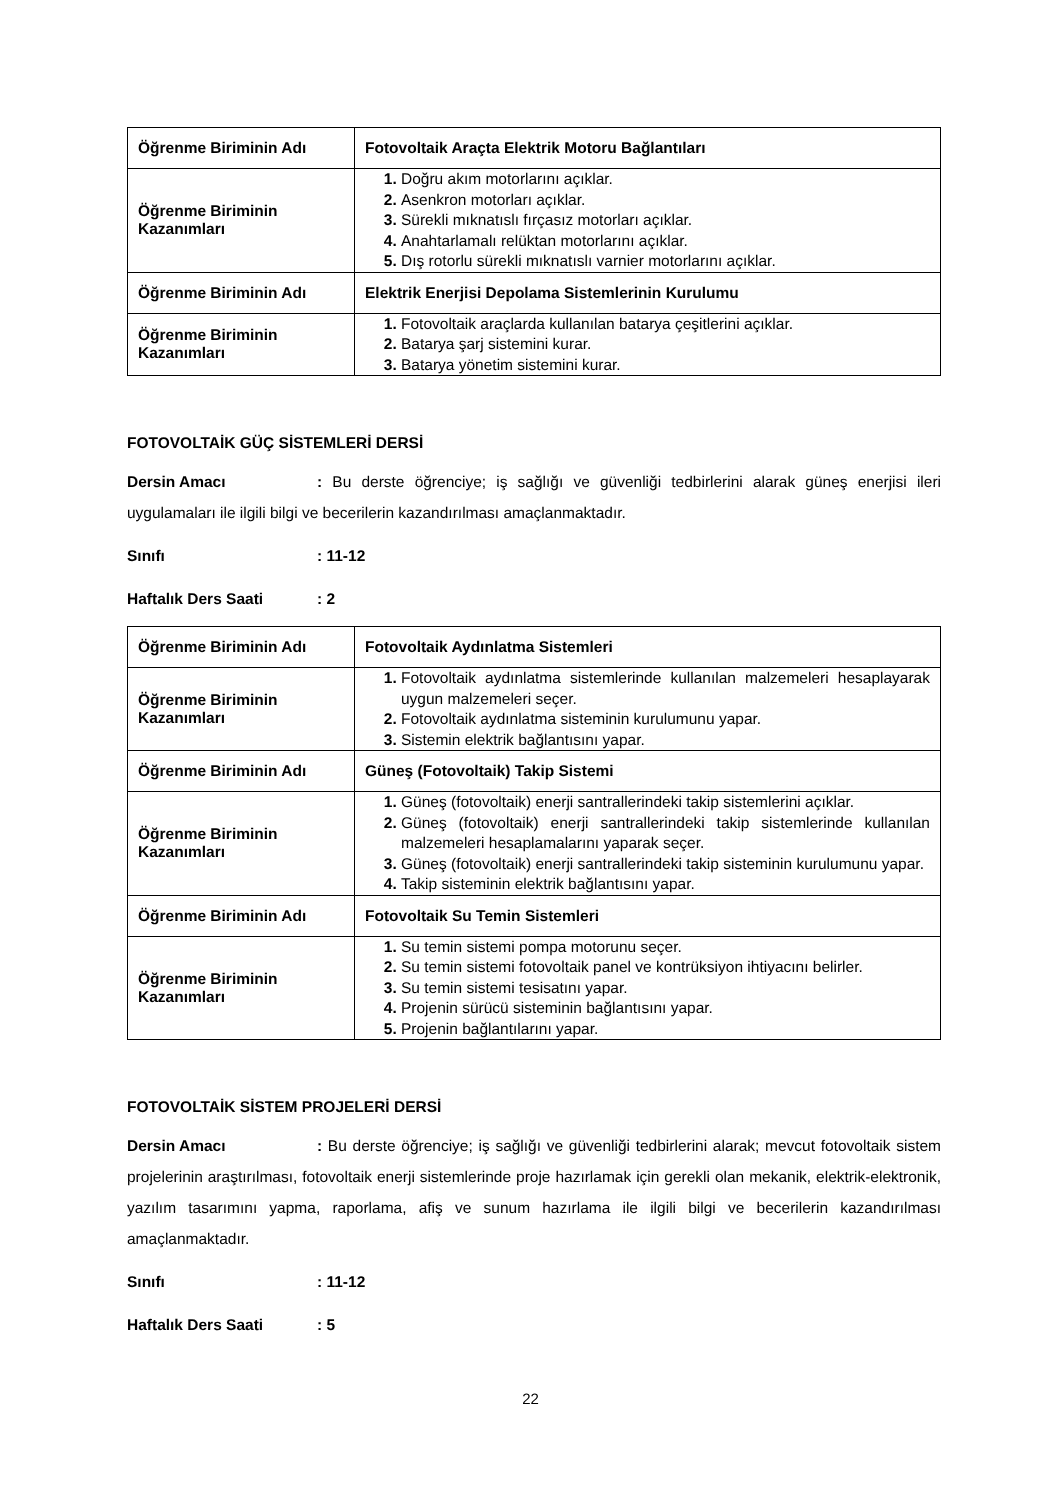| Öğrenme Biriminin Adı | Fotovoltaik Araçta Elektrik Motoru Bağlantıları |
| Öğrenme Biriminin Kazanımları | Doğru akım motorlarını açıklar. Asenkron motorları açıklar. Sürekli mıknatıslı fırçasız motorları açıklar. Anahtarlamalı relüktan motorlarını açıklar. Dış rotorlu sürekli mıknatıslı varnier motorlarını açıklar. |
| Öğrenme Biriminin Adı | Elektrik Enerjisi Depolama Sistemlerinin Kurulumu |
| Öğrenme Biriminin Kazanımları | Fotovoltaik araçlarda kullanılan batarya çeşitlerini açıklar. Batarya şarj sistemini kurar. Batarya yönetim sistemini kurar. |
FOTOVOLTAİK GÜÇ SİSTEMLERİ DERSİ
Dersin Amacı: Bu derste öğrenciye; iş sağlığı ve güvenliği tedbirlerini alarak güneş enerjisi ileri uygulamaları ile ilgili bilgi ve becerilerin kazandırılması amaçlanmaktadır.
Sınıfı: 11-12
Haftalık Ders Saati: 2
| Öğrenme Biriminin Adı | Fotovoltaik Aydınlatma Sistemleri |
| Öğrenme Biriminin Kazanımları | Fotovoltaik aydınlatma sistemlerinde kullanılan malzemeleri hesaplayarak uygun malzemeleri seçer. Fotovoltaik aydınlatma sisteminin kurulumunu yapar. Sistemin elektrik bağlantısını yapar. |
| Öğrenme Biriminin Adı | Güneş (Fotovoltaik) Takip Sistemi |
| Öğrenme Biriminin Kazanımları | Güneş (fotovoltaik) enerji santrallerindeki takip sistemlerini açıklar. Güneş (fotovoltaik) enerji santrallerindeki takip sistemlerinde kullanılan malzemeleri hesaplamalarını yaparak seçer. Güneş (fotovoltaik) enerji santrallerindeki takip sisteminin kurulumunu yapar. Takip sisteminin elektrik bağlantısını yapar. |
| Öğrenme Biriminin Adı | Fotovoltaik Su Temin Sistemleri |
| Öğrenme Biriminin Kazanımları | Su temin sistemi pompa motorunu seçer. Su temin sistemi fotovoltaik panel ve kontrüksiyon ihtiyacını belirler. Su temin sistemi tesisatını yapar. Projenin sürücü sisteminin bağlantısını yapar. Projenin bağlantılarını yapar. |
FOTOVOLTAİK SİSTEM PROJELERİ DERSİ
Dersin Amacı: Bu derste öğrenciye; iş sağlığı ve güvenliği tedbirlerini alarak; mevcut fotovoltaik sistem projelerinin araştırılması, fotovoltaik enerji sistemlerinde proje hazırlamak için gerekli olan mekanik, elektrik-elektronik, yazılım tasarımını yapma, raporlama, afiş ve sunum hazırlama ile ilgili bilgi ve becerilerin kazandırılması amaçlanmaktadır.
Sınıfı: 11-12
Haftalık Ders Saati: 5
22